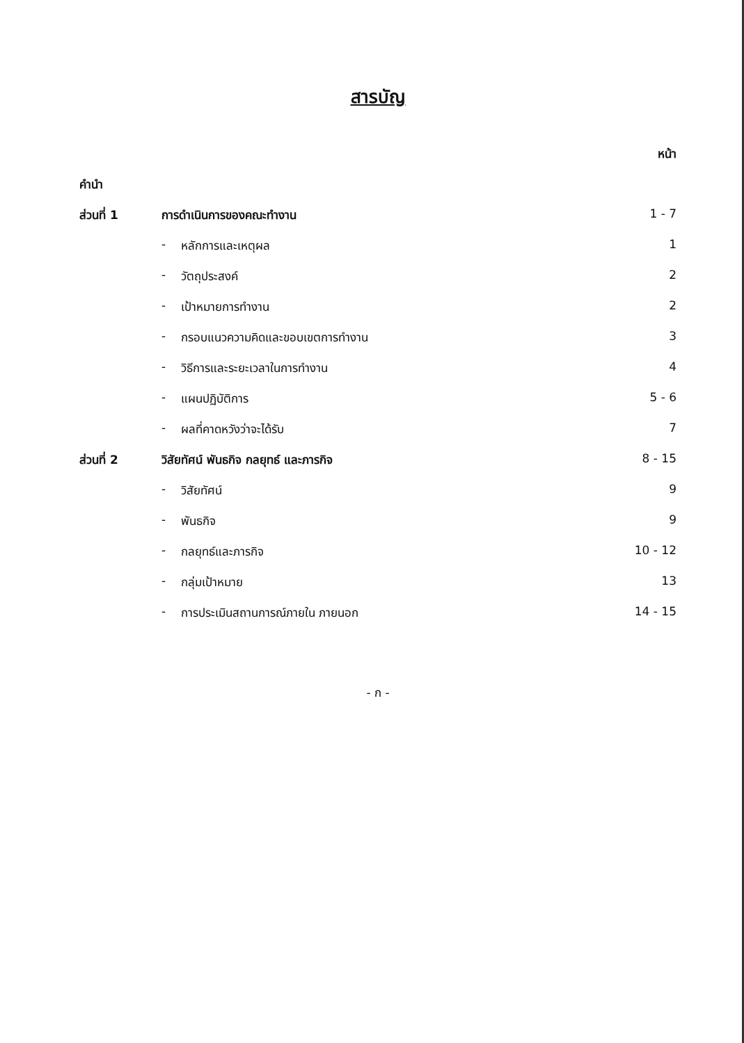สารบัญ
| | | | หน้า |
| --- | --- | --- | --- |
| คำนำ | | | |
| ส่วนที่ 1 | การดำเนินการของคณะทำงาน | | 1 - 7 |
| | - | หลักการและเหตุผล | 1 |
| | - | วัตถุประสงค์ | 2 |
| | - | เป้าหมายการทำงาน | 2 |
| | - | กรอบแนวความคิดและขอบเขตการทำงาน | 3 |
| | - | วิธีการและระยะเวลาในการทำงาน | 4 |
| | - | แผนปฏิบัติการ | 5 - 6 |
| | - | ผลที่คาดหวังว่าจะได้รับ | 7 |
| ส่วนที่ 2 | วิสัยทัศน์ พันธกิจ กลยุทธ์ และภารกิจ | | 8 - 15 |
| | - | วิสัยทัศน์ | 9 |
| | - | พันธกิจ | 9 |
| | - | กลยุทธ์และภารกิจ | 10 - 12 |
| | - | กลุ่มเป้าหมาย | 13 |
| | - | การประเมินสถานการณ์ภายใน ภายนอก | 14 - 15 |
- ก -